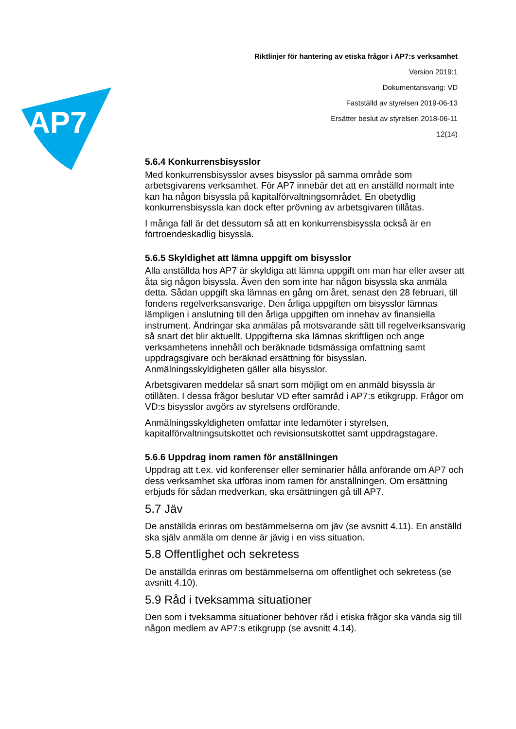AP7
Riktlinjer för hantering av etiska frågor i AP7:s verksamhet
Version 2019:1
Dokumentansvarig: VD
Fastställd av styrelsen 2019-06-13
Ersätter beslut av styrelsen 2018-06-11
12(14)
5.6.4 Konkurrensbisysslor
Med konkurrensbisysslor avses bisysslor på samma område som arbetsgivarens verksamhet. För AP7 innebär det att en anställd normalt inte kan ha någon bisyssla på kapitalförvaltningsområdet. En obetydlig konkurrensbisyssla kan dock efter prövning av arbetsgivaren tillåtas.
I många fall är det dessutom så att en konkurrensbisyssla också är en förtroendeskadlig bisyssla.
5.6.5 Skyldighet att lämna uppgift om bisysslor
Alla anställda hos AP7 är skyldiga att lämna uppgift om man har eller avser att åta sig någon bisyssla. Även den som inte har någon bisyssla ska anmäla detta. Sådan uppgift ska lämnas en gång om året, senast den 28 februari, till fondens regelverksansvarige. Den årliga uppgiften om bisysslor lämnas lämpligen i anslutning till den årliga uppgiften om innehav av finansiella instrument. Ändringar ska anmälas på motsvarande sätt till regelverksansvarig så snart det blir aktuellt. Uppgifterna ska lämnas skriftligen och ange verksamhetens innehåll och beräknade tidsmässiga omfattning samt uppdragsgivare och beräknad ersättning för bisysslan. Anmälningsskyldigheten gäller alla bisysslor.
Arbetsgivaren meddelar så snart som möjligt om en anmäld bisyssla är otillåten. I dessa frågor beslutar VD efter samråd i AP7:s etikgrupp. Frågor om VD:s bisysslor avgörs av styrelsens ordförande.
Anmälningsskyldigheten omfattar inte ledamöter i styrelsen, kapitalförvaltningsutskottet och revisionsutskottet samt uppdragstagare.
5.6.6 Uppdrag inom ramen för anställningen
Uppdrag att t.ex. vid konferenser eller seminarier hålla anförande om AP7 och dess verksamhet ska utföras inom ramen för anställningen. Om ersättning erbjuds för sådan medverkan, ska ersättningen gå till AP7.
5.7 Jäv
De anställda erinras om bestämmelserna om jäv (se avsnitt 4.11). En anställd ska själv anmäla om denne är jävig i en viss situation.
5.8 Offentlighet och sekretess
De anställda erinras om bestämmelserna om offentlighet och sekretess (se avsnitt 4.10).
5.9 Råd i tveksamma situationer
Den som i tveksamma situationer behöver råd i etiska frågor ska vända sig till någon medlem av AP7:s etikgrupp (se avsnitt 4.14).